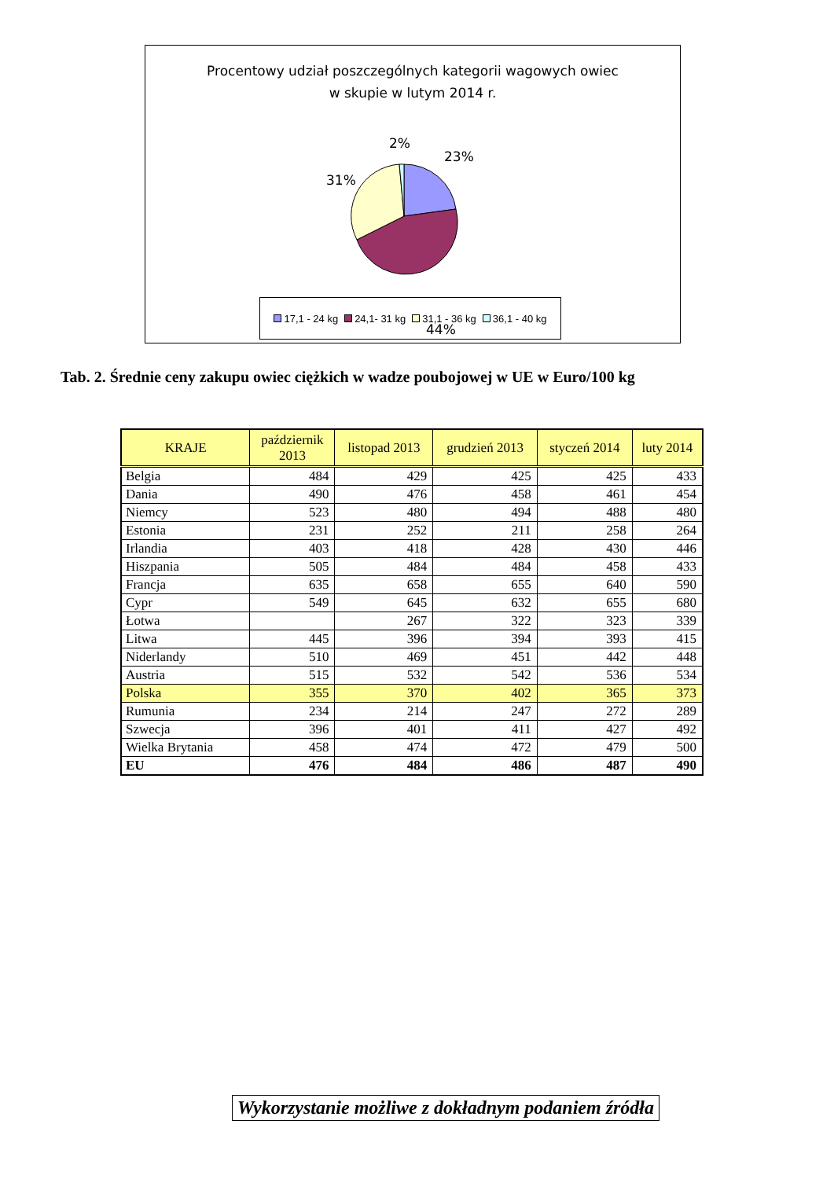Procentowy udział poszczególnych kategorii wagowych owiec
w skupie w lutym 2014 r.
2%
23%
31%
44%
17,1 - 24 kg 24,1- 31 kg 31,1 - 36 kg 36,1 - 40 kg
Tab. 2. Średnie ceny zakupu owiec ciężkich w wadze poubojowej w UE w Euro/100 kg
| KRAJE | październik 2013 | listopad 2013 | grudzień 2013 | styczeń 2014 | luty 2014 |
| --- | --- | --- | --- | --- | --- |
| Belgia | 484 | 429 | 425 | 425 | 433 |
| Dania | 490 | 476 | 458 | 461 | 454 |
| Niemcy | 523 | 480 | 494 | 488 | 480 |
| Estonia | 231 | 252 | 211 | 258 | 264 |
| Irlandia | 403 | 418 | 428 | 430 | 446 |
| Hiszpania | 505 | 484 | 484 | 458 | 433 |
| Francja | 635 | 658 | 655 | 640 | 590 |
| Cypr | 549 | 645 | 632 | 655 | 680 |
| Łotwa | | 267 | 322 | 323 | 339 |
| Litwa | 445 | 396 | 394 | 393 | 415 |
| Niderlandy | 510 | 469 | 451 | 442 | 448 |
| Austria | 515 | 532 | 542 | 536 | 534 |
| Polska | 355 | 370 | 402 | 365 | 373 |
| Rumunia | 234 | 214 | 247 | 272 | 289 |
| Szwecja | 396 | 401 | 411 | 427 | 492 |
| Wielka Brytania | 458 | 474 | 472 | 479 | 500 |
| EU | 476 | 484 | 486 | 487 | 490 |
Wykorzystanie możliwe z dokładnym podaniem źródła